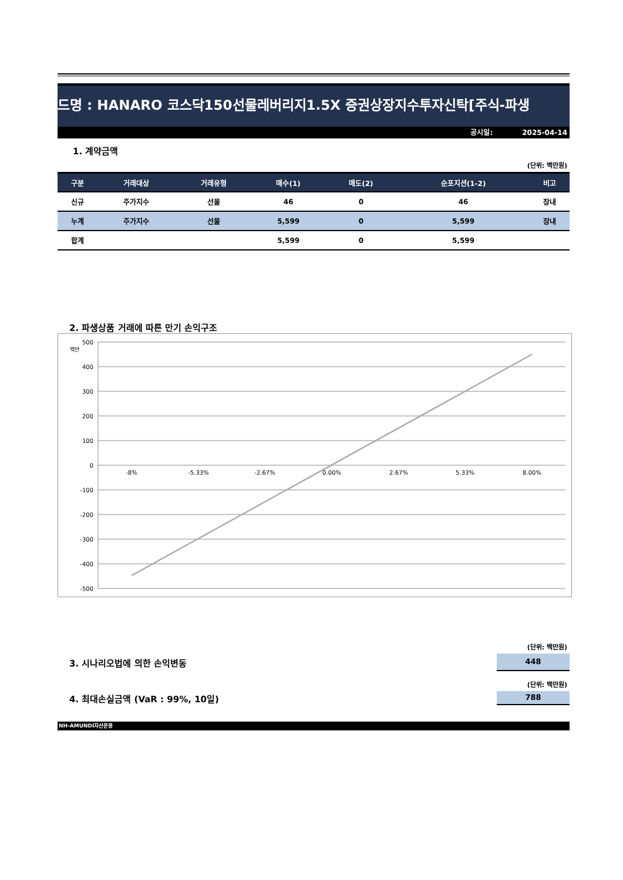드명 : HANARO 코스닥150선물레버리지1.5X 증권상장지수투자신탁[주식-파생
공시일: 2025-04-14
1. 계약금액
(단위: 백만원)
| 구분 | 거래대상 | 거래유형 | 매수(1) | 매도(2) | 순포지션(1-2) | 비고 |
| --- | --- | --- | --- | --- | --- | --- |
| 신규 | 주가지수 | 선물 | 46 | 0 | 46 | 장내 |
| 누계 | 주가지수 | 선물 | 5,599 | 0 | 5,599 | 장내 |
| 합계 | | | 5,599 | 0 | 5,599 | |
2. 파생상품 거래에 따른 만기 손익구조
500
400
300
200
100
0
-100
-200
-300
-400
-500
백만
-8%
-5.33%
-2.67%
0.00%
2.67%
5.33%
8.00%
(단위: 백만원)
3. 시나리오법에 의한 손익변동
448
(단위: 백만원)
4. 최대손실금액 (VaR : 99%, 10일)
788
NH-AMUNDI자산운용